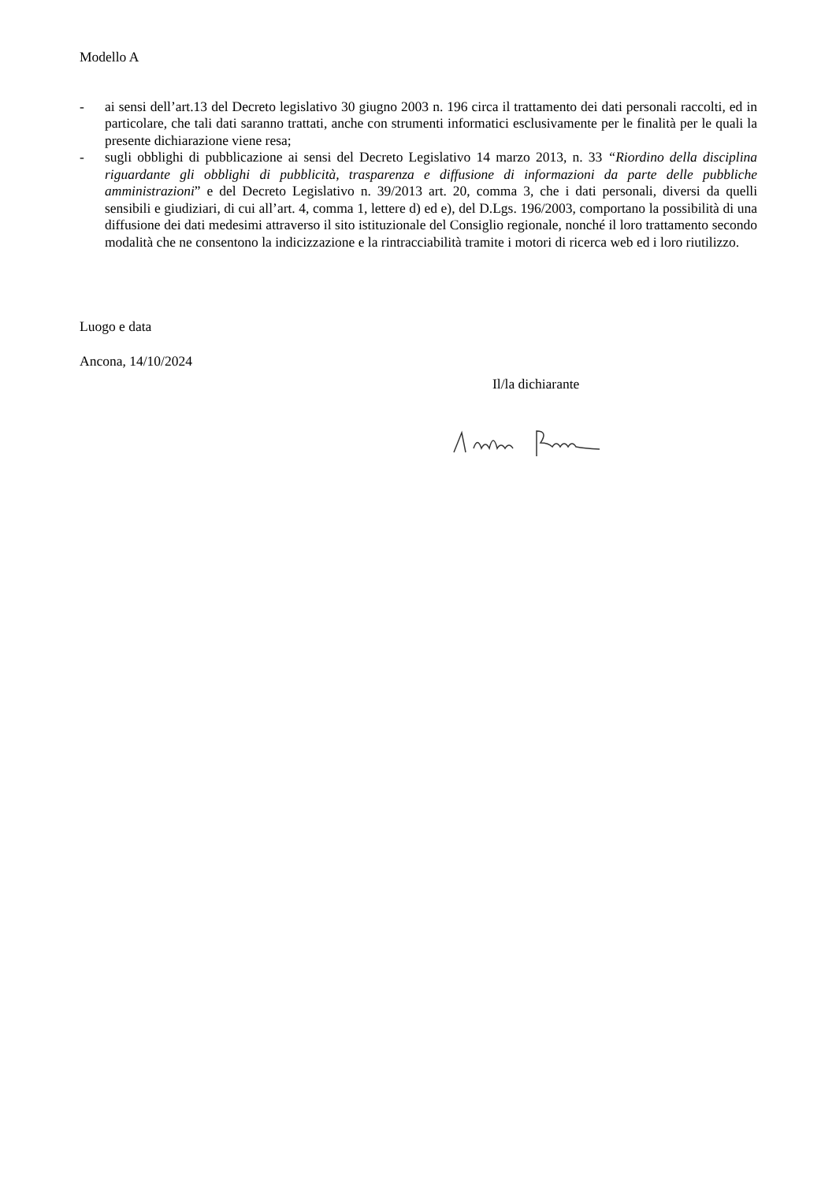Modello A
- ai sensi dell’art.13 del Decreto legislativo 30 giugno 2003 n. 196 circa il trattamento dei dati personali raccolti, ed in particolare, che tali dati saranno trattati, anche con strumenti informatici esclusivamente per le finalità per le quali la presente dichiarazione viene resa;
- sugli obblighi di pubblicazione ai sensi del Decreto Legislativo 14 marzo 2013, n. 33 “Riordino della disciplina riguardante gli obblighi di pubblicità, trasparenza e diffusione di informazioni da parte delle pubbliche amministrazioni” e del Decreto Legislativo n. 39/2013 art. 20, comma 3, che i dati personali, diversi da quelli sensibili e giudiziari, di cui all’art. 4, comma 1, lettere d) ed e), del D.Lgs. 196/2003, comportano la possibilità di una diffusione dei dati medesimi attraverso il sito istituzionale del Consiglio regionale, nonché il loro trattamento secondo modalità che ne consentono la indicizzazione e la rintracciabilità tramite i motori di ricerca web ed i loro riutilizzo.
Luogo e data
Ancona, 14/10/2024
Il/la dichiarante